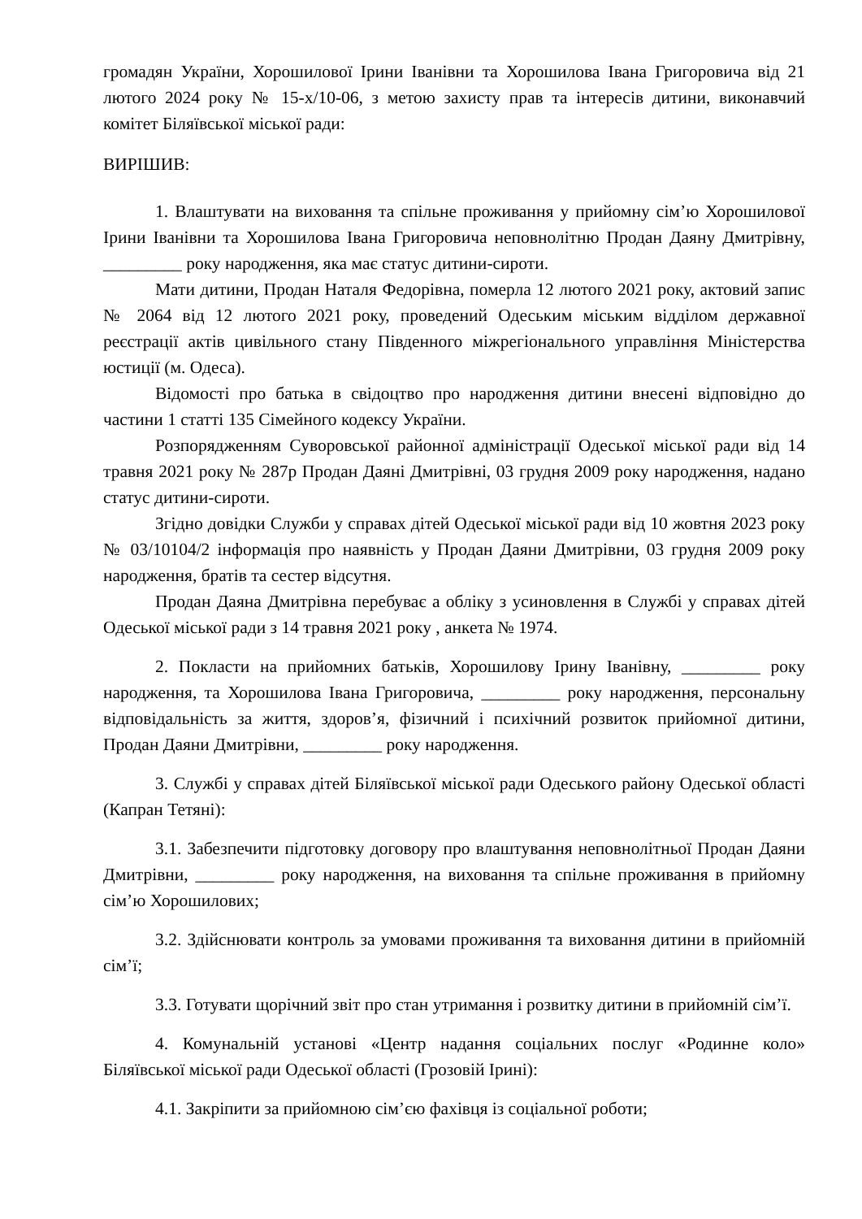громадян України, Хорошилової Ірини Іванівни та Хорошилова Івана Григоровича від 21 лютого 2024 року № 15-х/10-06, з метою захисту прав та інтересів дитини, виконавчий комітет Біляївської міської ради:
ВИРІШИВ:
1. Влаштувати на виховання та спільне проживання у прийомну сім’ю Хорошилової Ірини Іванівни та Хорошилова Івана Григоровича неповнолітню Продан Даяну Дмитрівну, _________ року народження, яка має статус дитини-сироти.
Мати дитини, Продан Наталя Федорівна, померла 12 лютого 2021 року, актовий запис № 2064 від 12 лютого 2021 року, проведений Одеським міським відділом державної реєстрації актів цивільного стану Південного міжрегіонального управління Міністерства юстиції (м. Одеса).
Відомості про батька в свідоцтво про народження дитини внесені відповідно до частини 1 статті 135 Сімейного кодексу України.
Розпорядженням Суворовської районної адміністрації Одеської міської ради від 14 травня 2021 року № 287р Продан Даяні Дмитрівні, 03 грудня 2009 року народження, надано статус дитини-сироти.
Згідно довідки Служби у справах дітей Одеської міської ради від 10 жовтня 2023 року № 03/10104/2 інформація про наявність у Продан Даяни Дмитрівни, 03 грудня 2009 року народження, братів та сестер відсутня.
Продан Даяна Дмитрівна перебуває а обліку з усиновлення в Службі у справах дітей Одеської міської ради з 14 травня 2021 року , анкета № 1974.
2. Покласти на прийомних батьків, Хорошилову Ірину Іванівну, _________ року народження, та Хорошилова Івана Григоровича, _________ року народження, персональну відповідальність за життя, здоров’я, фізичний і психічний розвиток прийомної дитини, Продан Даяни Дмитрівни, _________ року народження.
3. Службі у справах дітей Біляївської міської ради Одеського району Одеської області (Капран Тетяні):
3.1. Забезпечити підготовку договору про влаштування неповнолітньої Продан Даяни Дмитрівни, _________ року народження, на виховання та спільне проживання в прийомну сім’ю Хорошилових;
3.2. Здійснювати контроль за умовами проживання та виховання дитини в прийомній сім’ї;
3.3. Готувати щорічний звіт про стан утримання і розвитку дитини в прийомній сім’ї.
4. Комунальній установі «Центр надання соціальних послуг «Родинне коло» Біляївської міської ради Одеської області (Грозовій Ірині):
4.1. Закріпити за прийомною сім’єю фахівця із соціальної роботи;